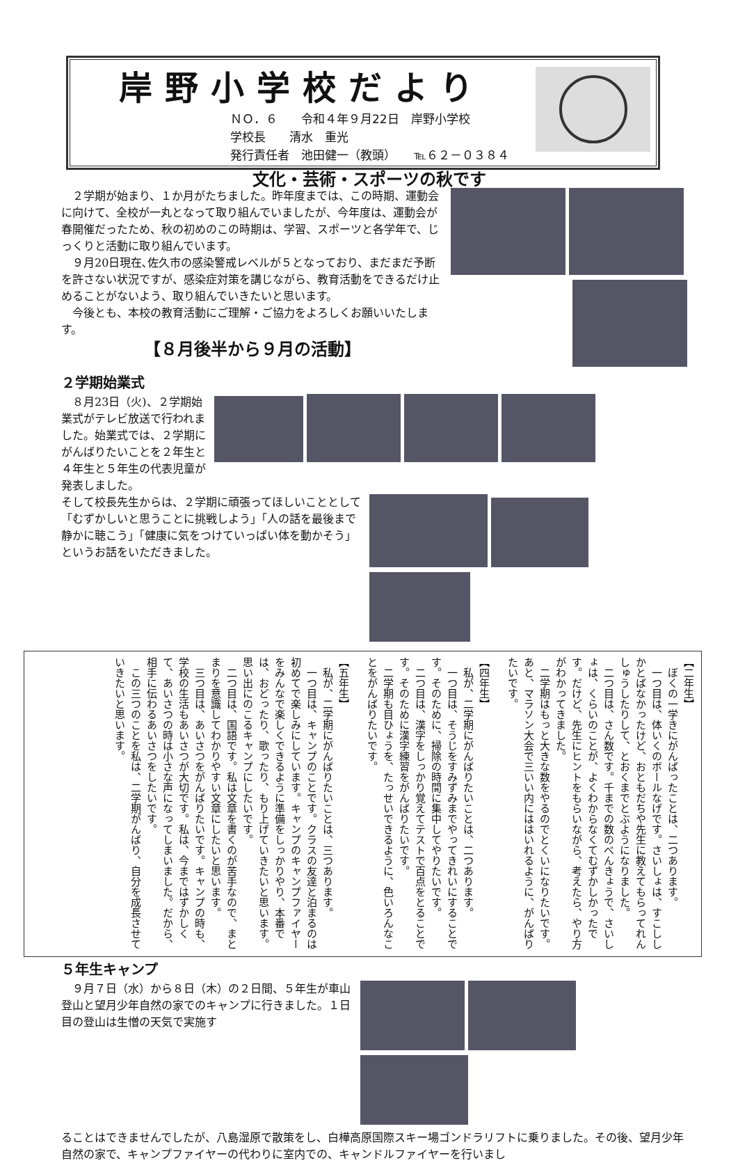岸野小学校だより
ＮＯ．６　　令和４年９月22日　岸野小学校
学校長　　清水　重光
発行責任者　池田健一（教頭）　　℡６２－０３８４
文化・芸術・スポーツの秋です
２学期が始まり、１か月がたちました。昨年度までは、この時期、運動会に向けて、全校が一丸となって取り組んでいましたが、今年度は、運動会が春開催だったため、秋の初めのこの時期は、学習、スポーツと各学年で、じっくりと活動に取り組んでいます。
９月20日現在､佐久市の感染警戒レベルが５となっており、まだまだ予断を許さない状況ですが、感染症対策を講じながら、教育活動をできるだけ止めることがないよう、取り組んでいきたいと思います。
今後とも、本校の教育活動にご理解・ご協力をよろしくお願いいたします。
【８月後半から９月の活動】
２学期始業式
８月23日（火)、２学期始業式がテレビ放送で行われました。始業式では、２学期にがんばりたいことを２年生と４年生と５年生の代表児童が発表しました。
そして校長先生からは、２学期に頑張ってほしいこととして「むずかしいと思うことに挑戦しよう」「人の話を最後まで静かに聴こう」「健康に気をつけていっぱい体を動かそう」というお話をいただきました。
【二年生】
　ぼくの一学きにがんばったことは、二つあります。
　一つ目は、体いくのボールなげです。さいしょは、すこししかとばなかったけど、おともだちや先生に教えてもらってれんしゅうしたりして、とおくまでとぶようになりました。
　二つ目は、さん数です。千までの数のべんきょうで、さいしょは、くらいのことが、よくわからなくてむずかしかったです。だけど、先生にヒントをもらいながら、考えたら、やり方がわかってきました。
　二学期はもっと大きな数をやるのでとくいになりたいです。あと、マラソン大会で三いい内にははいれるように、がんばりたいです。
【四年生】
　私が、二学期にがんばりたいことは、二つあります。
　一つ目は、そうじをすみずみまでやってきれいにすることです。そのために、掃除の時間に集中してやりたいです。
　二つ目は、漢字をしっかり覚えてテストで百点をとることです。そのために漢字練習をがんばりたいです。
　二学期も目ひょうを、たっせいできるように、色いろんなことをがんばりたいです。
【五年生】
　私が、二学期にがんばりたいことは、三つあります。
　一つ目は、キャンプのことです。クラスの友達と泊まるのは初めてで楽しみにしています。キャンプのキャンプファイヤーをみんなで楽しくできるように準備をしっかりやり、本番では、おどったり、歌ったり、もり上げていきたいと思います。思い出にのこるキャンプにしたいです。
　二つ目は、国語です。私は文章を書くのが苦手なので、まとまりを意識してわかりやすい文章にしたいと思います。
　三つ目は、あいさつをがんばりたいです。キャンプの時も、学校の生活もあいさつが大切です。私は、今まではずかしくて、あいさつの時は小さな声になってしまいました。だから、相手に伝わるあいさつをしたいです。
　この三つのことを私は、二学期がんばり、自分を成長させていきたいと思います。
５年生キャンプ
９月７日（水）から８日（木）の２日間、５年生が車山登山と望月少年自然の家でのキャンプに行きました。１日目の登山は生憎の天気で実施す
ることはできませんでしたが、八島湿原で散策をし、白樺高原国際スキー場ゴンドラリフトに乗りました。その後、望月少年自然の家で、キャンプファイヤーの代わりに室内での、キャンドルファイヤーを行いまし